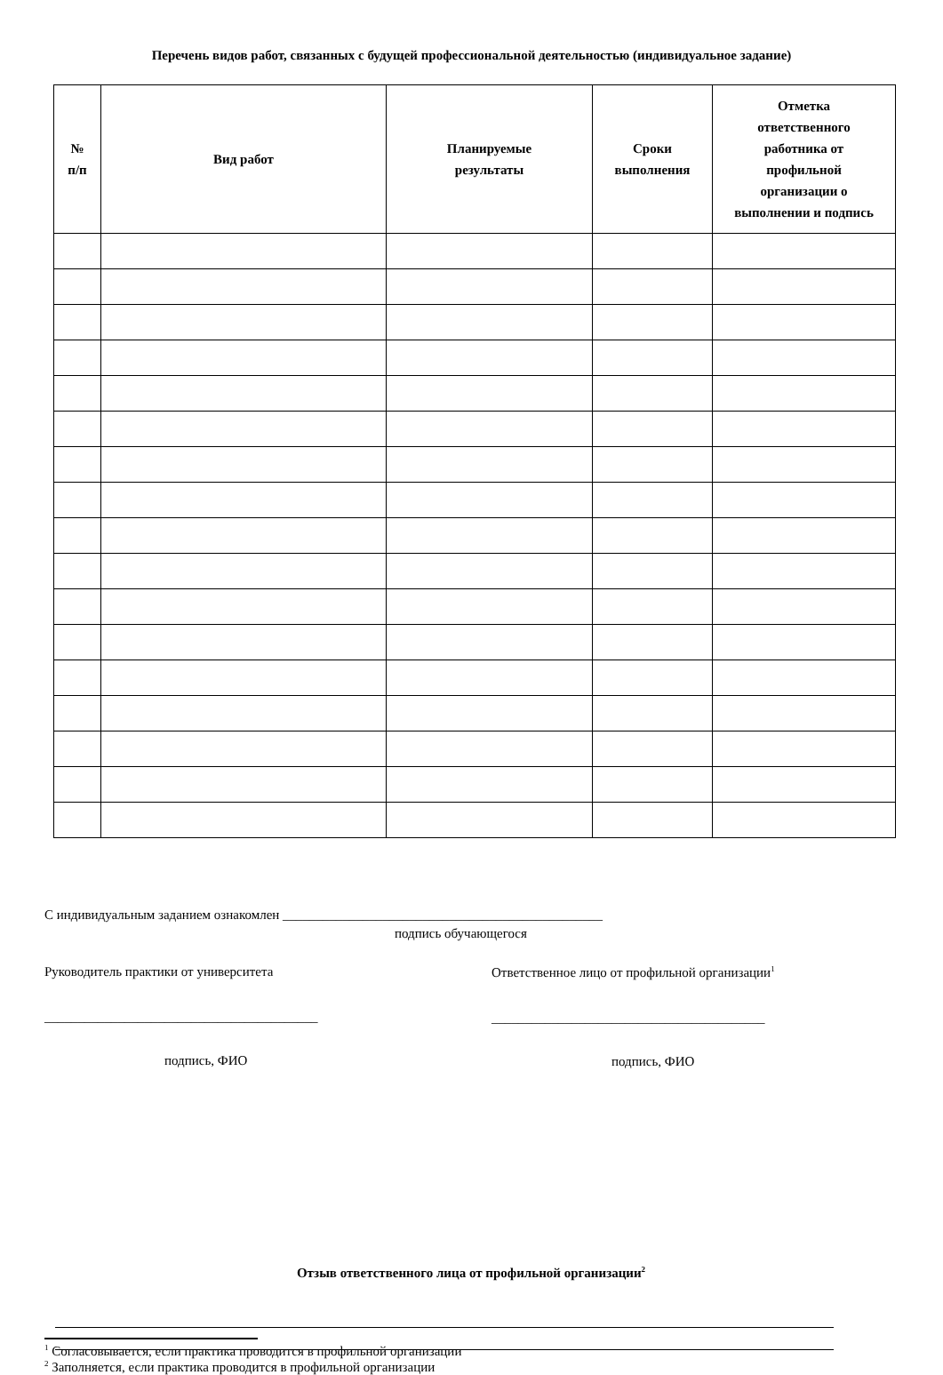Перечень видов работ, связанных с будущей профессиональной деятельностью (индивидуальное задание)
| № п/п | Вид работ | Планируемые результаты | Сроки выполнения | Отметка ответственного работника от профильной организации о выполнении и подпись |
| --- | --- | --- | --- | --- |
С индивидуальным заданием ознакомлен ________________________________________________
подпись обучающегося
Руководитель практики от университета
_________________________________________
подпись, ФИО
Ответственное лицо от профильной организации<sup>1</sup>
_________________________________________
подпись, ФИО
Отзыв ответственного лица от профильной организации<sup>2</sup>
<sup>1</sup> Согласовывается, если практика проводится в профильной организации
<sup>2</sup> Заполняется, если практика проводится в профильной организации